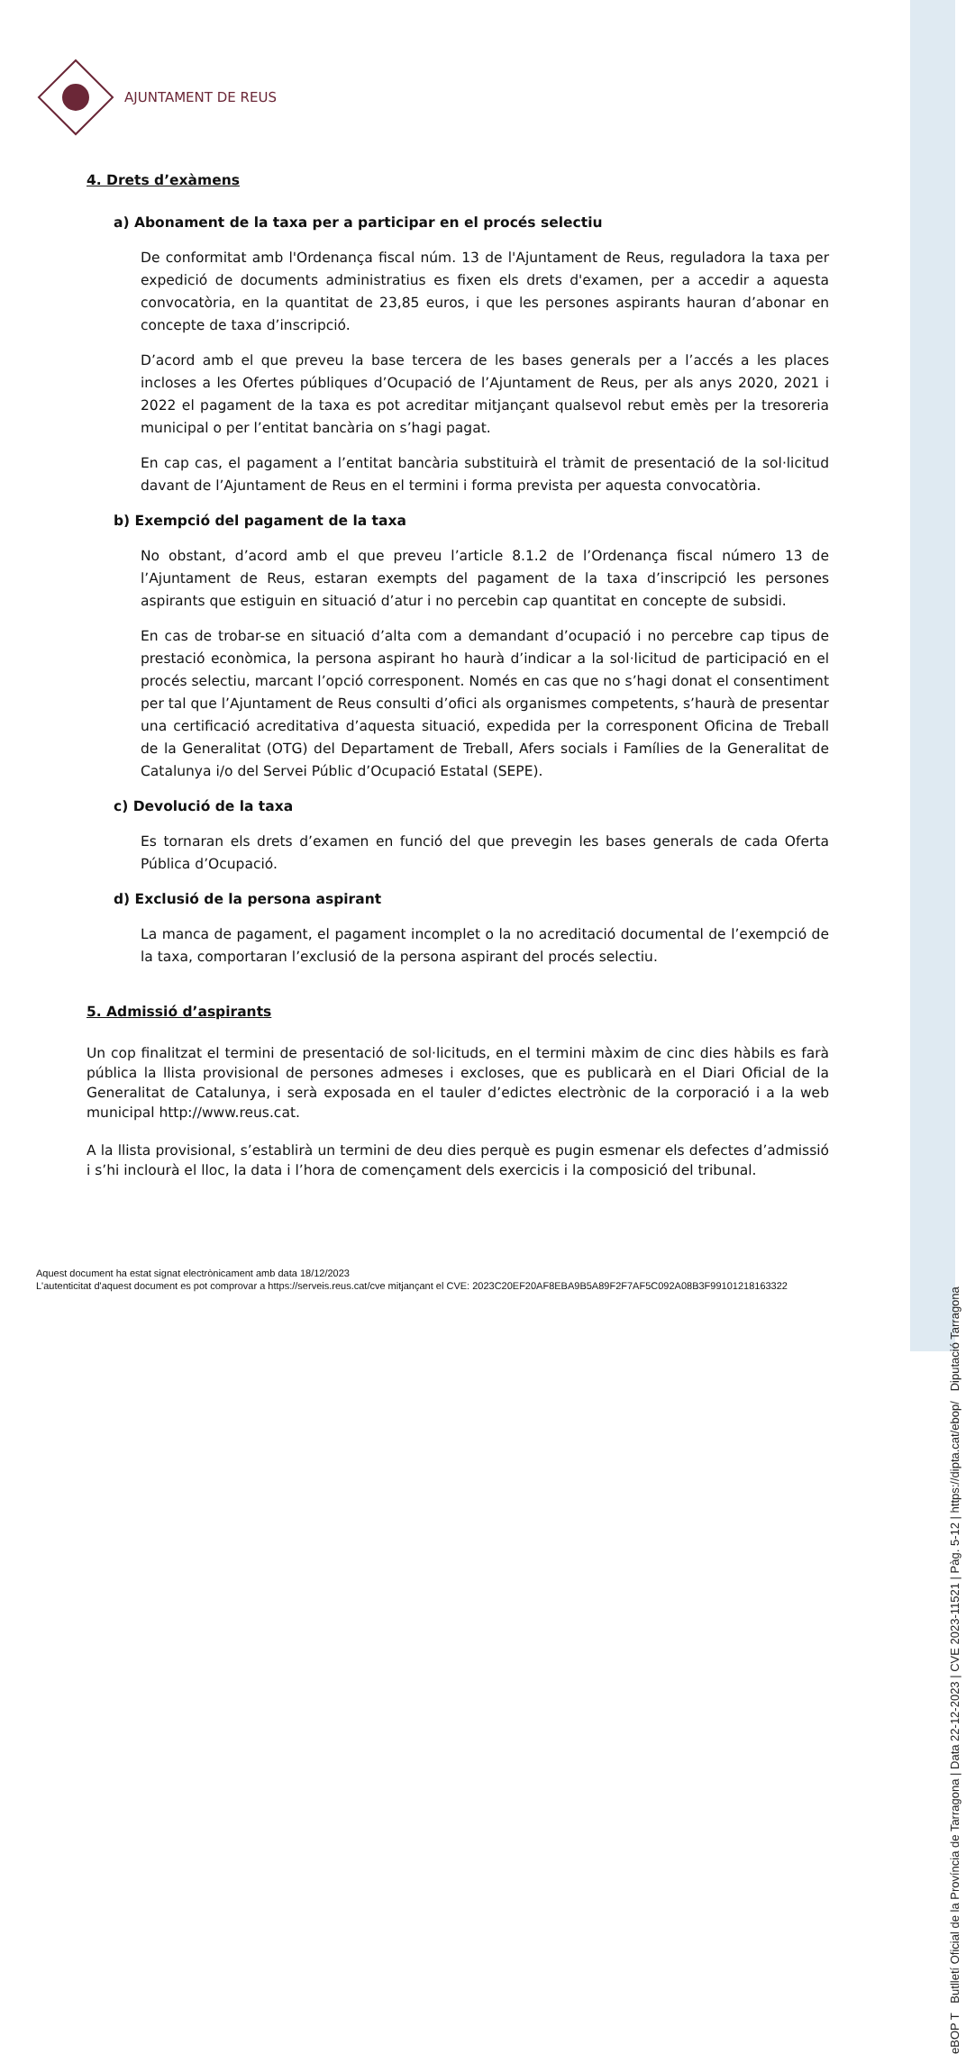eBOP T Butlletí Oficial de la Província de Tarragona | Data 22-12-2023 | CVE 2023-11521 | Pàg. 5-12 | https://dipta.cat/ebop/ Diputació Tarragona
AJUNTAMENT DE REUS
4. Drets d’exàmens
a) Abonament de la taxa per a participar en el procés selectiu
De conformitat amb l'Ordenança fiscal núm. 13 de l'Ajuntament de Reus, reguladora la taxa per expedició de documents administratius es fixen els drets d'examen, per a accedir a aquesta convocatòria, en la quantitat de 23,85 euros, i que les persones aspirants hauran d’abonar en concepte de taxa d’inscripció.
D’acord amb el que preveu la base tercera de les bases generals per a l’accés a les places incloses a les Ofertes públiques d’Ocupació de l’Ajuntament de Reus, per als anys 2020, 2021 i 2022 el pagament de la taxa es pot acreditar mitjançant qualsevol rebut emès per la tresoreria municipal o per l’entitat bancària on s’hagi pagat.
En cap cas, el pagament a l’entitat bancària substituirà el tràmit de presentació de la sol·licitud davant de l’Ajuntament de Reus en el termini i forma prevista per aquesta convocatòria.
b) Exempció del pagament de la taxa
No obstant, d’acord amb el que preveu l’article 8.1.2 de l’Ordenança fiscal número 13 de l’Ajuntament de Reus, estaran exempts del pagament de la taxa d’inscripció les persones aspirants que estiguin en situació d’atur i no percebin cap quantitat en concepte de subsidi.
En cas de trobar-se en situació d’alta com a demandant d’ocupació i no percebre cap tipus de prestació econòmica, la persona aspirant ho haurà d’indicar a la sol·licitud de participació en el procés selectiu, marcant l’opció corresponent. Només en cas que no s’hagi donat el consentiment per tal que l’Ajuntament de Reus consulti d’ofici als organismes competents, s’haurà de presentar una certificació acreditativa d’aquesta situació, expedida per la corresponent Oficina de Treball de la Generalitat (OTG) del Departament de Treball, Afers socials i Famílies de la Generalitat de Catalunya i/o del Servei Públic d’Ocupació Estatal (SEPE).
c) Devolució de la taxa
Es tornaran els drets d’examen en funció del que prevegin les bases generals de cada Oferta Pública d’Ocupació.
d) Exclusió de la persona aspirant
La manca de pagament, el pagament incomplet o la no acreditació documental de l’exempció de la taxa, comportaran l’exclusió de la persona aspirant del procés selectiu.
5. Admissió d’aspirants
Un cop finalitzat el termini de presentació de sol·licituds, en el termini màxim de cinc dies hàbils es farà pública la llista provisional de persones admeses i excloses, que es publicarà en el Diari Oficial de la Generalitat de Catalunya, i serà exposada en el tauler d’edictes electrònic de la corporació i a la web municipal http://www.reus.cat.
A la llista provisional, s’establirà un termini de deu dies perquè es pugin esmenar els defectes d’admissió i s’hi inclourà el lloc, la data i l’hora de començament dels exercicis i la composició del tribunal.
Aquest document ha estat signat electrònicament amb data 18/12/2023
L'autenticitat d'aquest document es pot comprovar a https://serveis.reus.cat/cve mitjançant el CVE: 2023C20EF20AF8EBA9B5A89F2F7AF5C092A08B3F99101218163322